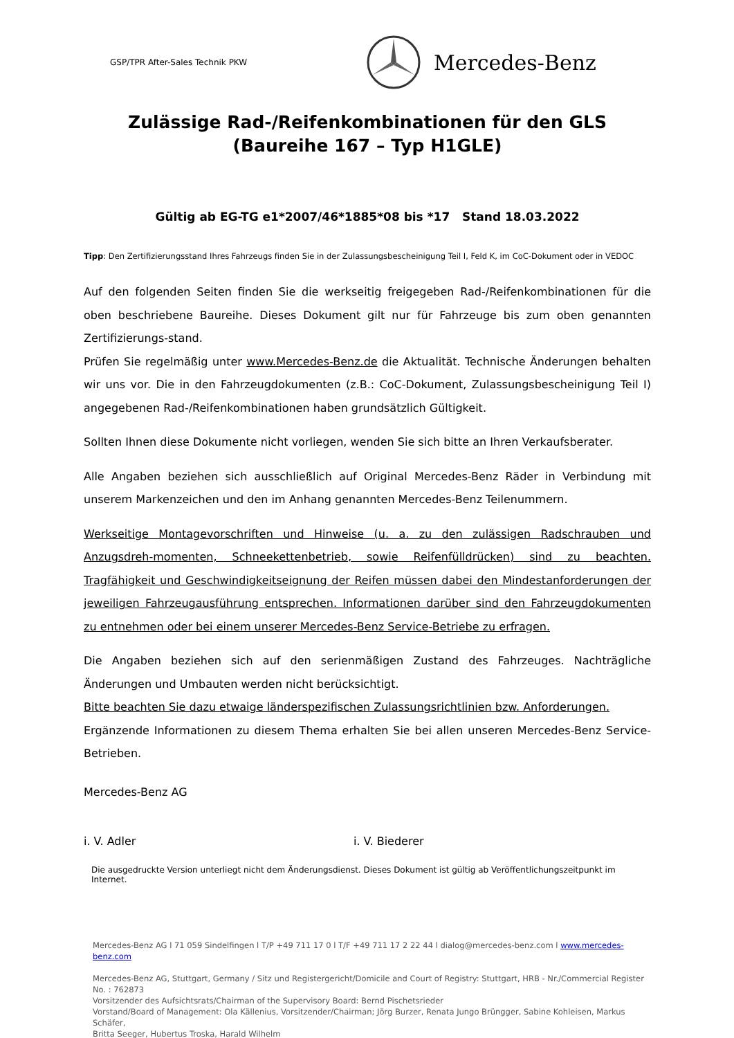GSP/TPR After-Sales Technik PKW
Mercedes-Benz
Zulässige Rad-/Reifenkombinationen für den GLS
(Baureihe 167 – Typ H1GLE)
Gültig ab EG-TG e1*2007/46*1885*08 bis *17 Stand 18.03.2022
Tipp: Den Zertifizierungsstand Ihres Fahrzeugs finden Sie in der Zulassungsbescheinigung Teil I, Feld K, im CoC-Dokument oder in VEDOC
Auf den folgenden Seiten finden Sie die werkseitig freigegeben Rad-/Reifenkombinationen für die oben beschriebene Baureihe. Dieses Dokument gilt nur für Fahrzeuge bis zum oben genannten Zertifizierungs-stand.
Prüfen Sie regelmäßig unter www.Mercedes-Benz.de die Aktualität. Technische Änderungen behalten wir uns vor. Die in den Fahrzeugdokumenten (z.B.: CoC-Dokument, Zulassungsbescheinigung Teil I) angegebenen Rad-/Reifenkombinationen haben grundsätzlich Gültigkeit.
Sollten Ihnen diese Dokumente nicht vorliegen, wenden Sie sich bitte an Ihren Verkaufsberater.
Alle Angaben beziehen sich ausschließlich auf Original Mercedes-Benz Räder in Verbindung mit unserem Markenzeichen und den im Anhang genannten Mercedes-Benz Teilenummern.
Werkseitige Montagevorschriften und Hinweise (u. a. zu den zulässigen Radschrauben und Anzugsdreh-momenten, Schneekettenbetrieb, sowie Reifenfülldrücken) sind zu beachten. Tragfähigkeit und Geschwindigkeitseignung der Reifen müssen dabei den Mindestanforderungen der jeweiligen Fahrzeugausführung entsprechen. Informationen darüber sind den Fahrzeugdokumenten zu entnehmen oder bei einem unserer Mercedes-Benz Service-Betriebe zu erfragen.
Die Angaben beziehen sich auf den serienmäßigen Zustand des Fahrzeuges. Nachträgliche Änderungen und Umbauten werden nicht berücksichtigt.
Bitte beachten Sie dazu etwaige länderspezifischen Zulassungsrichtlinien bzw. Anforderungen.
Ergänzende Informationen zu diesem Thema erhalten Sie bei allen unseren Mercedes-Benz Service-Betrieben.
Mercedes-Benz AG
i. V. Adler i. V. Biederer
Die ausgedruckte Version unterliegt nicht dem Änderungsdienst. Dieses Dokument ist gültig ab Veröffentlichungszeitpunkt im Internet.
Mercedes-Benz AG l 71 059 Sindelfingen l T/P +49 711 17 0 l T/F +49 711 17 2 22 44 l dialog@mercedes-benz.com l www.mercedes-benz.com
Mercedes-Benz AG, Stuttgart, Germany / Sitz und Registergericht/Domicile and Court of Registry: Stuttgart, HRB - Nr./Commercial Register No. : 762873
Vorsitzender des Aufsichtsrats/Chairman of the Supervisory Board: Bernd Pischetsrieder
Vorstand/Board of Management: Ola Källenius, Vorsitzender/Chairman; Jörg Burzer, Renata Jungo Brüngger, Sabine Kohleisen, Markus Schäfer,
Britta Seeger, Hubertus Troska, Harald Wilhelm